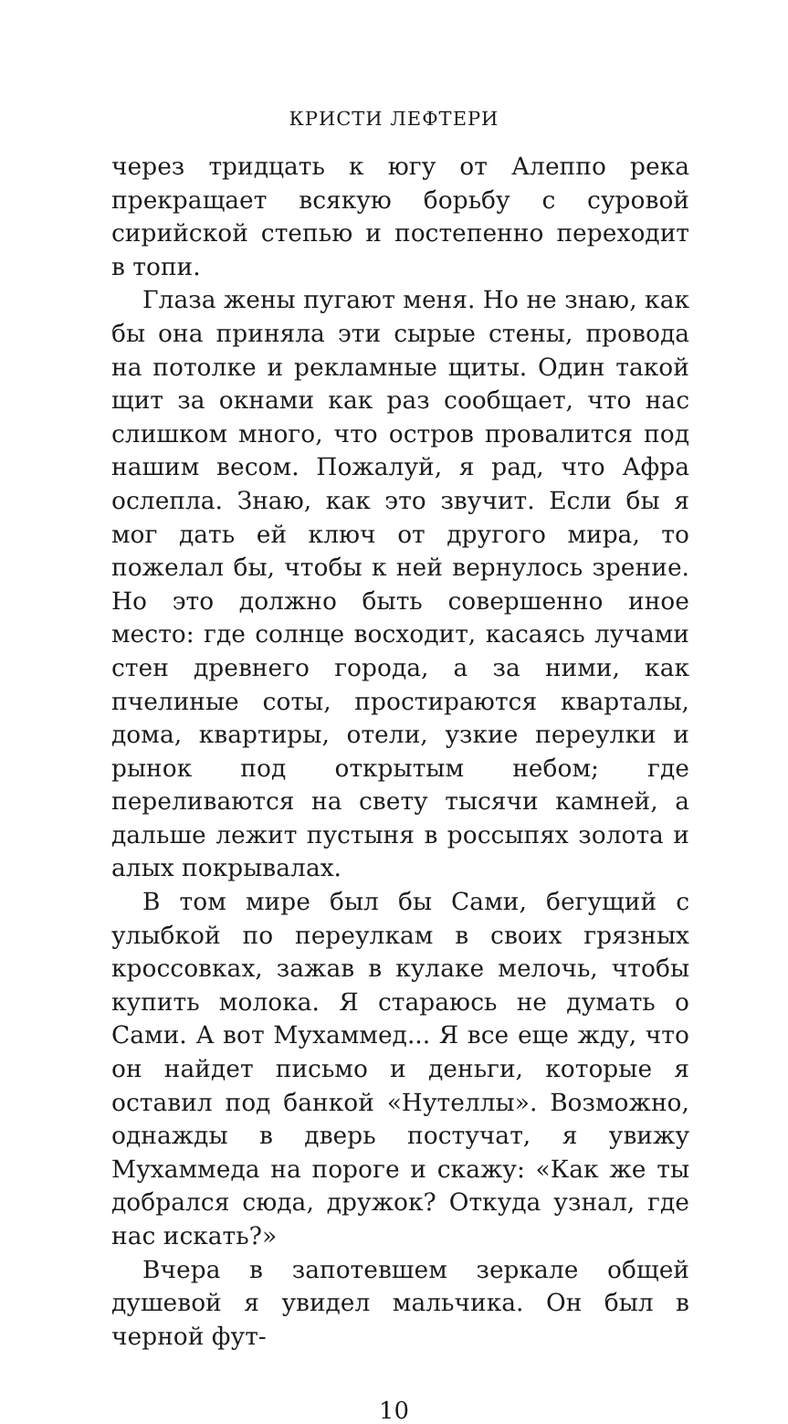КРИСТИ ЛЕФТЕРИ
через тридцать к югу от Алеппо река прекращает всякую борьбу с суровой сирийской степью и постепенно переходит в топи.
Глаза жены пугают меня. Но не знаю, как бы она приняла эти сырые стены, провода на потолке и рекламные щиты. Один такой щит за окнами как раз сообщает, что нас слишком много, что остров провалится под нашим весом. Пожалуй, я рад, что Афра ослепла. Знаю, как это звучит. Если бы я мог дать ей ключ от другого мира, то пожелал бы, чтобы к ней вернулось зрение. Но это должно быть совершенно иное место: где солнце восходит, касаясь лучами стен древнего города, а за ними, как пчелиные соты, простираются кварталы, дома, квартиры, отели, узкие переулки и рынок под открытым небом; где переливаются на свету тысячи камней, а дальше лежит пустыня в россыпях золота и алых покрывалах.
В том мире был бы Сами, бегущий с улыбкой по переулкам в своих грязных кроссовках, зажав в кулаке мелочь, чтобы купить молока. Я стараюсь не думать о Сами. А вот Мухаммед... Я все еще жду, что он найдет письмо и деньги, которые я оставил под банкой «Нутеллы». Возможно, однажды в дверь постучат, я увижу Мухаммеда на пороге и скажу: «Как же ты добрался сюда, дружок? Откуда узнал, где нас искать?»
Вчера в запотевшем зеркале общей душевой я увидел мальчика. Он был в черной фут-
10